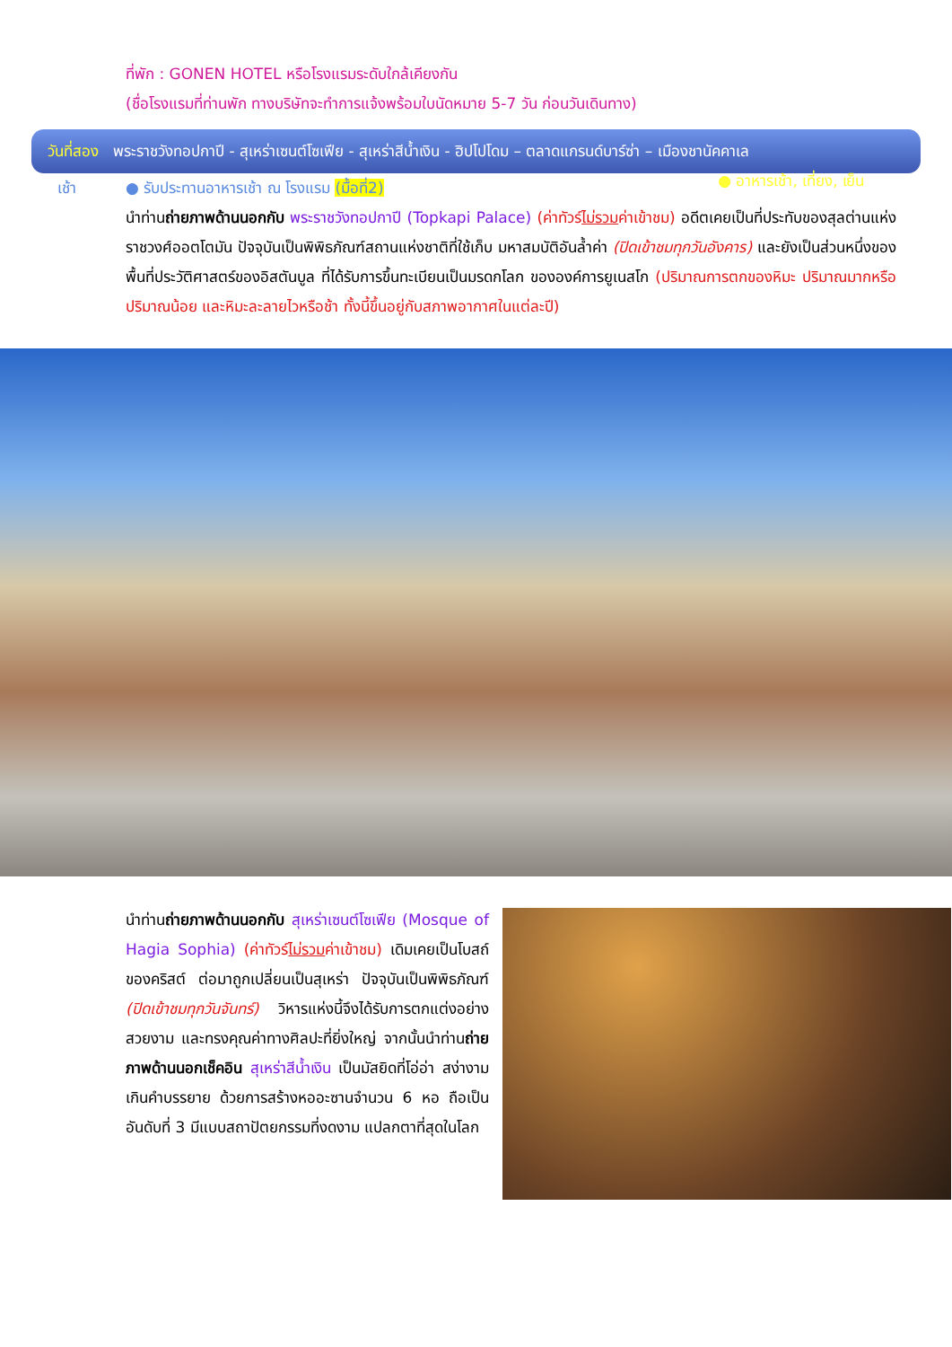ที่พัก : GONEN HOTEL หรือโรงแรมระดับใกล้เคียงกัน
(ชื่อโรงแรมที่ท่านพัก ทางบริษัทจะทำการแจ้งพร้อมใบนัดหมาย 5-7 วัน ก่อนวันเดินทาง)
วันที่สอง พระราชวังทอปกาปี - สุเหร่าเซนต์โซเฟีย - สุเหร่าสีน้ำเงิน - ฮิปโปโดม – ตลาดแกรนด์บาร์ซ่า – เมืองชานัคคาเล ● อาหารเช้า, เที่ยง, เย็น
เช้า ● รับประทานอาหารเช้า ณ โรงแรม (มื้อที่2)
นำท่านถ่ายภาพด้านนอกกับ พระราชวังทอปกาปี (Topkapi Palace) (ค่าทัวร์ไม่รวมค่าเข้าชม) อดีตเคยเป็นที่ประทับของสุลต่านแห่งราชวงศ์ออตโตมัน ปัจจุบันเป็นพิพิธภัณฑ์สถานแห่งชาติที่ใช้เก็บ มหาสมบัติอันล้ำค่า (ปิดเข้าชมทุกวันอังคาร) และยังเป็นส่วนหนึ่งของ พื้นที่ประวัติศาสตร์ของอิสตันบูล ที่ได้รับการขึ้นทะเบียนเป็นมรดกโลก ขององค์การยูเนสโก (ปริมาณการตกของหิมะ ปริมาณมากหรือปริมาณน้อย และหิมะละลายไวหรือช้า ทั้งนี้ขึ้นอยู่กับสภาพอากาศในแต่ละปี)
นำท่านถ่ายภาพด้านนอกกับ สุเหร่าเซนต์โซเฟีย (Mosque of Hagia Sophia) (ค่าทัวร์ไม่รวมค่าเข้าชม) เดิมเคยเป็นโบสถ์ของคริสต์ ต่อมาถูกเปลี่ยนเป็นสุเหร่า ปัจจุบันเป็นพิพิธภัณฑ์ (ปิดเข้าชมทุกวันจันทร์) วิหารแห่งนี้จึงได้รับการตกแต่งอย่างสวยงาม และทรงคุณค่าทางศิลปะที่ยิ่งใหญ่ จากนั้นนำท่านถ่ายภาพด้านนอกเช็คอิน สุเหร่าสีน้ำเงิน เป็นมัสยิดที่โอ่อ่า สง่างาม เกินคำบรรยาย ด้วยการสร้างหออะซานจำนวน 6 หอ ถือเป็นอันดับที่ 3 มีแบบสถาปัตยกรรมที่งดงาม แปลกตาที่สุดในโลก